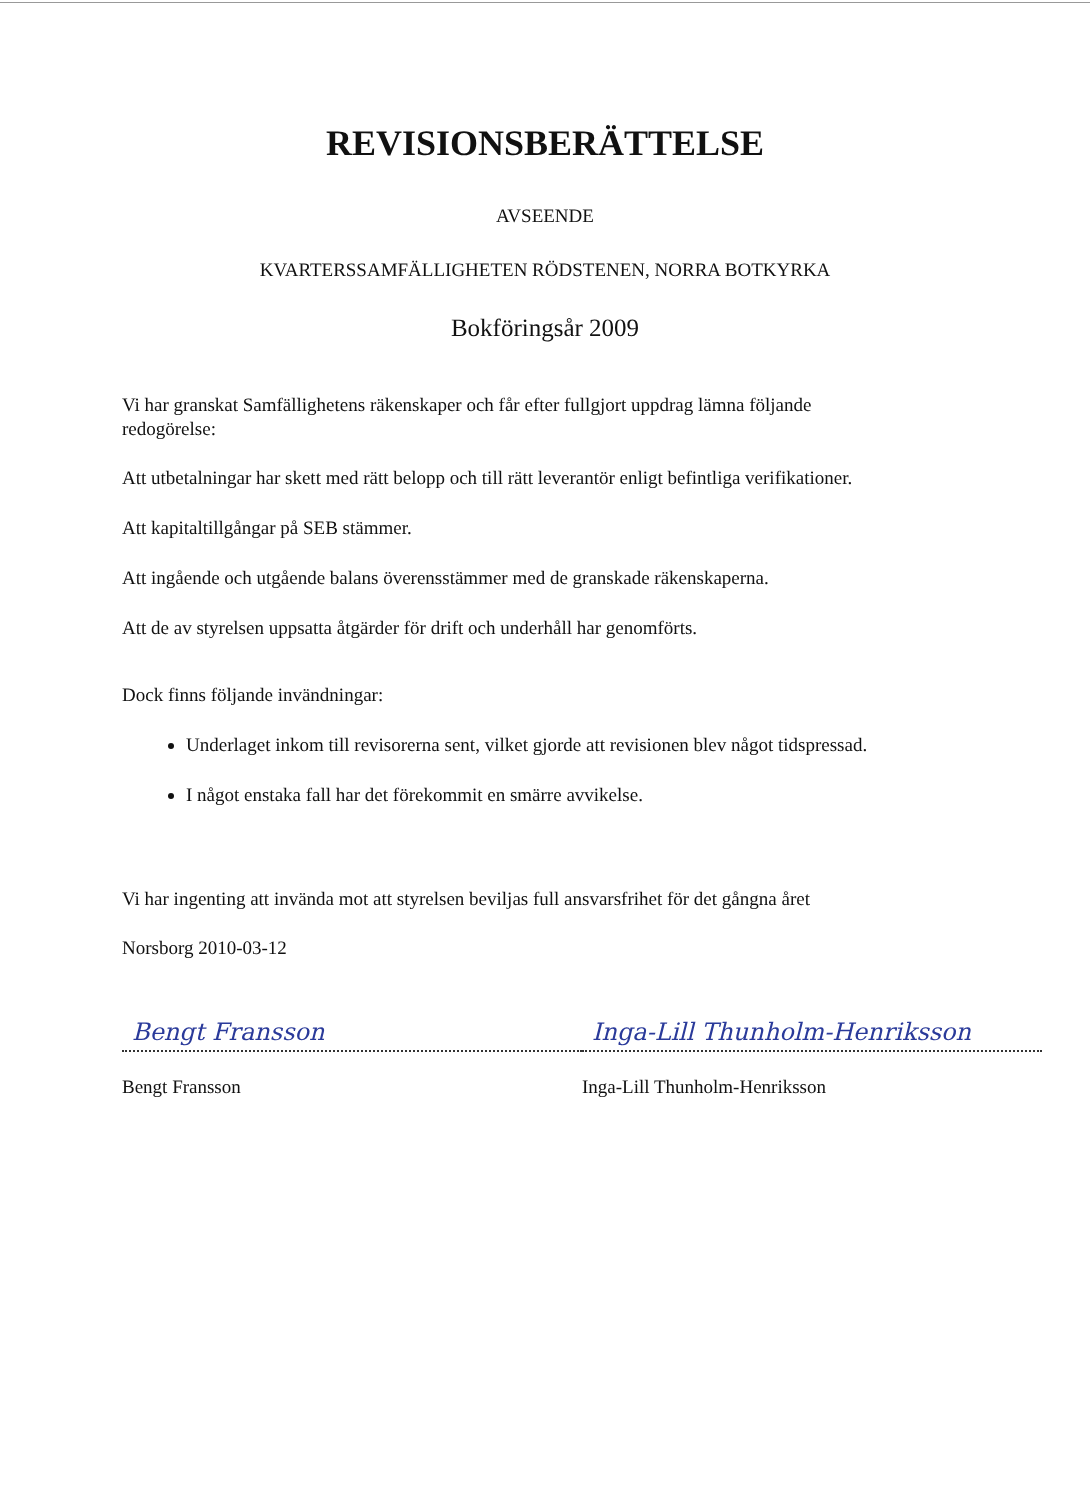REVISIONSBERÄTTELSE
AVSEENDE
KVARTERSSAMFÄLLIGHETEN RÖDSTENEN, NORRA BOTKYRKA
Bokföringsår 2009
Vi har granskat Samfällighetens räkenskaper och får efter fullgjort uppdrag lämna följande redogörelse:
Att utbetalningar har skett med rätt belopp och till rätt leverantör enligt befintliga verifikationer.
Att kapitaltillgångar på SEB stämmer.
Att ingående och utgående balans överensstämmer med de granskade räkenskaperna.
Att de av styrelsen uppsatta åtgärder för drift och underhåll har genomförts.
Dock finns följande invändningar:
Underlaget inkom till revisorerna sent, vilket gjorde att revisionen blev något tidspressad.
I något enstaka fall har det förekommit en smärre avvikelse.
Vi har ingenting att invända mot att styrelsen beviljas full ansvarsfrihet för det gångna året
Norsborg 2010-03-12
Bengt Fransson
Bengt Fransson
Inga-Lill Thunholm-Henriksson
Inga-Lill Thunholm-Henriksson